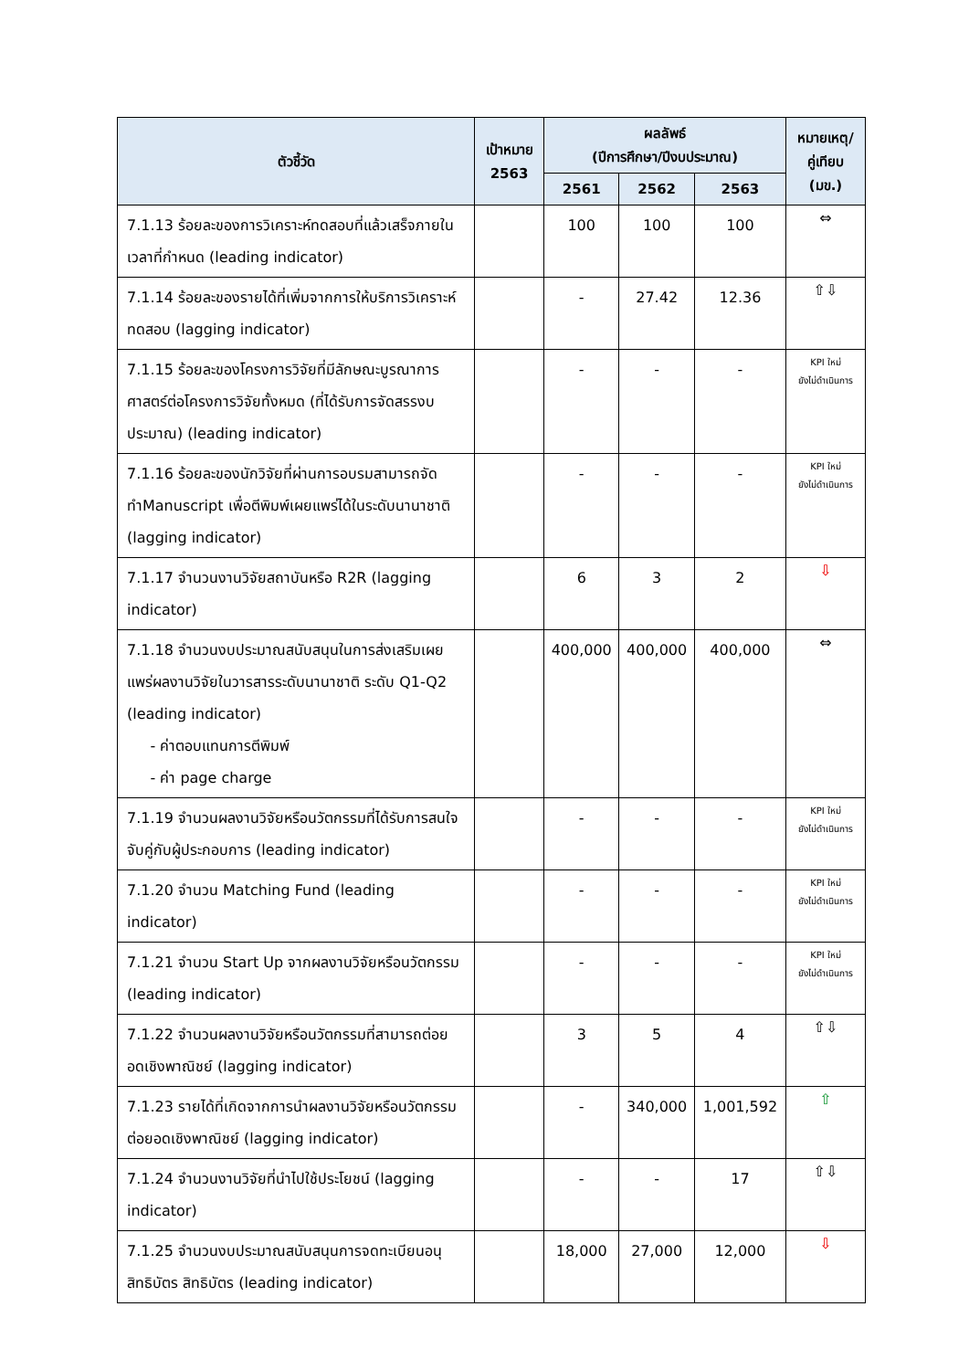| ตัวชี้วัด | เป้าหมาย 2563 | ผลลัพธ์ (ปีการศึกษา/ปีงบประมาณ) | | | หมายเหตุ/ คู่เทียบ (มข.) |
| --- | --- | --- | --- | --- | --- |
| | | 2561 | 2562 | 2563 | |
| 7.1.13 ร้อยละของการวิเคราะห์ทดสอบที่แล้วเสร็จภายในเวลาที่กำหนด (leading indicator) | | 100 | 100 | 100 | ⇔ |
| 7.1.14 ร้อยละของรายได้ที่เพิ่มจากการให้บริการวิเคราะห์ทดสอบ (lagging indicator) | | - | 27.42 | 12.36 | ⇧⇩ |
| 7.1.15 ร้อยละของโครงการวิจัยที่มีลักษณะบูรณาการศาสตร์ต่อโครงการวิจัยทั้งหมด (ที่ได้รับการจัดสรรงบประมาณ) (leading indicator) | | - | - | - | KPI ใหม่ ยังไม่ดำเนินการ |
| 7.1.16 ร้อยละของนักวิจัยที่ผ่านการอบรมสามารถจัดทำManuscript เพื่อตีพิมพ์เผยแพร่ได้ในระดับนานาชาติ (lagging indicator) | | - | - | - | KPI ใหม่ ยังไม่ดำเนินการ |
| 7.1.17 จำนวนงานวิจัยสถาบันหรือ R2R (lagging indicator) | | 6 | 3 | 2 | ⇩ |
| 7.1.18 จำนวนงบประมาณสนับสนุนในการส่งเสริมเผยแพร่ผลงานวิจัยในวารสารระดับนานาชาติ ระดับ Q1-Q2 (leading indicator) - ค่าตอบแทนการตีพิมพ์ - ค่า page charge | | 400,000 | 400,000 | 400,000 | ⇔ |
| 7.1.19 จำนวนผลงานวิจัยหรือนวัตกรรมที่ได้รับการสนใจจับคู่กับผู้ประกอบการ (leading indicator) | | - | - | - | KPI ใหม่ ยังไม่ดำเนินการ |
| 7.1.20 จำนวน Matching Fund (leading indicator) | | - | - | - | KPI ใหม่ ยังไม่ดำเนินการ |
| 7.1.21 จำนวน Start Up จากผลงานวิจัยหรือนวัตกรรม (leading indicator) | | - | - | - | KPI ใหม่ ยังไม่ดำเนินการ |
| 7.1.22 จำนวนผลงานวิจัยหรือนวัตกรรมที่สามารถต่อยอดเชิงพาณิชย์ (lagging indicator) | | 3 | 5 | 4 | ⇧⇩ |
| 7.1.23 รายได้ที่เกิดจากการนำผลงานวิจัยหรือนวัตกรรมต่อยอดเชิงพาณิชย์ (lagging indicator) | | - | 340,000 | 1,001,592 | ⇧ |
| 7.1.24 จำนวนงานวิจัยที่นำไปใช้ประโยชน์ (lagging indicator) | | - | - | 17 | ⇧⇩ |
| 7.1.25 จำนวนงบประมาณสนับสนุนการจดทะเบียนอนุสิทธิบัตร สิทธิบัตร (leading indicator) | | 18,000 | 27,000 | 12,000 | ⇩ |